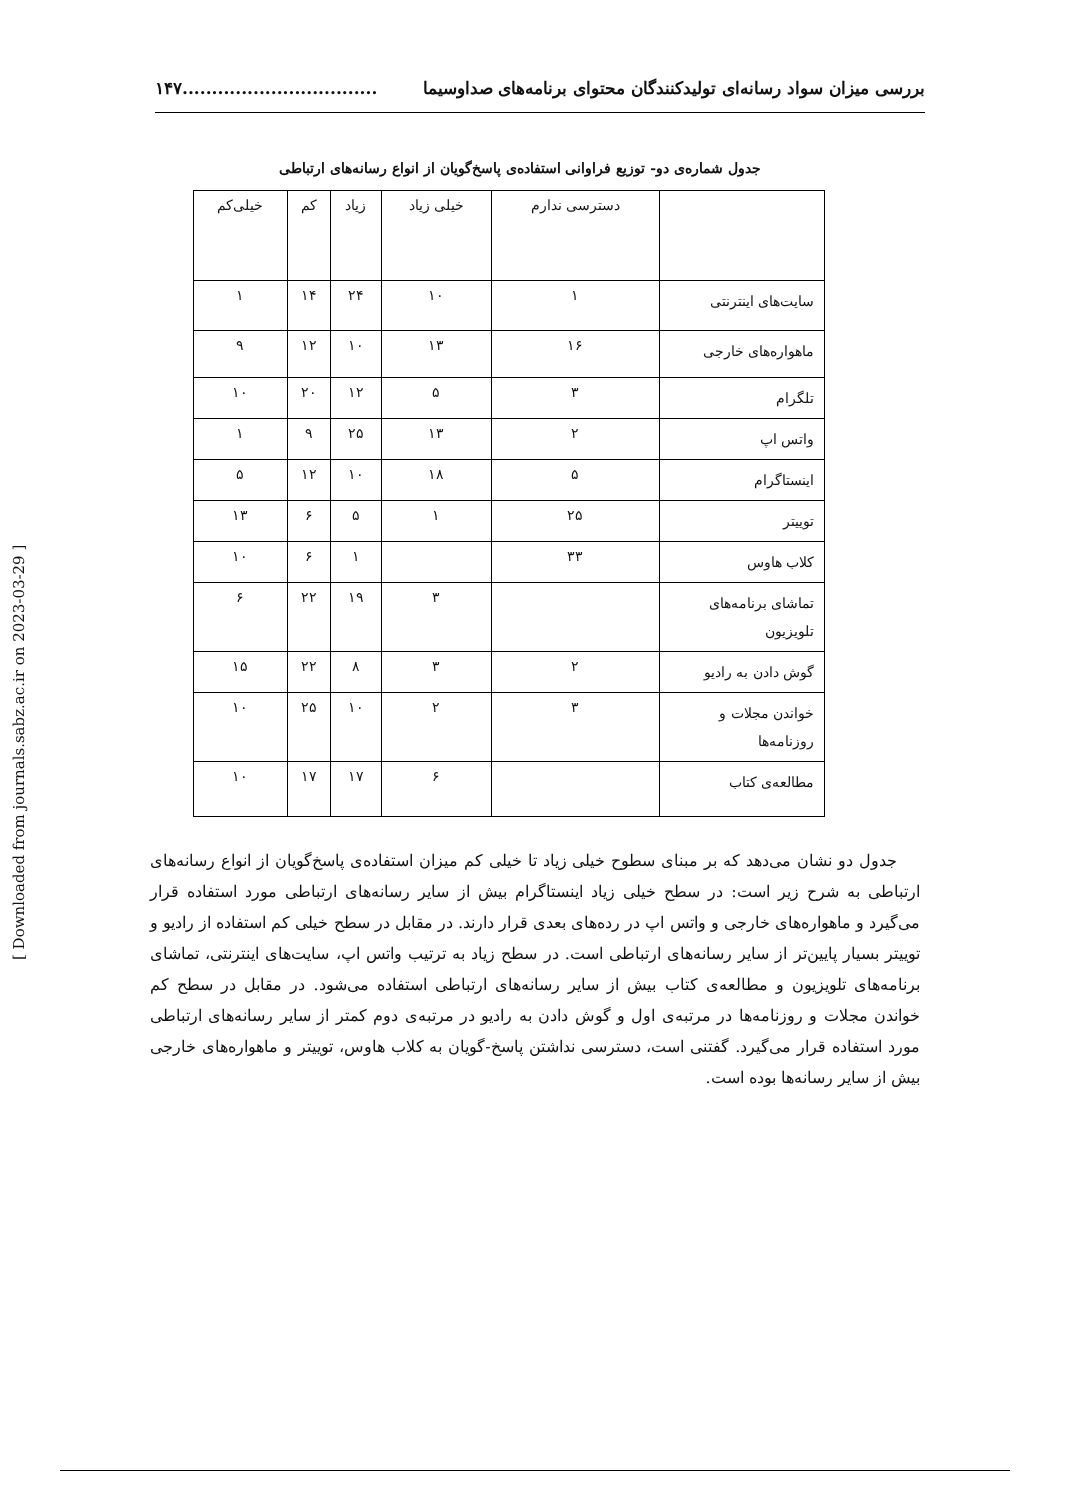بررسی میزان سواد رسانه‌ای تولیدکنندگان محتوای برنامه‌های صداوسیما.................................١۴٧
جدول شماره‌ی دو- توزیع فراوانی استفاده‌ی پاسخ‌گویان از انواع رسانه‌های ارتباطی
| | دسترسی ندارم | خیلی زیاد | زیاد | کم | خیلی‌کم |
| --- | --- | --- | --- | --- | --- |
| سایت‌های اینترنتی | ١ | ١٠ | ٢۴ | ١۴ | ١ |
| ماهواره‌های خارجی | ١۶ | ١٣ | ١٠ | ١٢ | ٩ |
| تلگرام | ٣ | ۵ | ١٢ | ٢٠ | ١٠ |
| واتس اپ | ٢ | ١٣ | ٢۵ | ٩ | ١ |
| اینستاگرام | ۵ | ١٨ | ١٠ | ١٢ | ۵ |
| توییتر | ٢۵ | ١ | ۵ | ۶ | ١٣ |
| کلاب هاوس | ٣٣ | | ١ | ۶ | ١٠ |
| تماشای برنامه‌های تلویزیون | | ٣ | ١٩ | ٢٢ | ۶ |
| گوش دادن به رادیو | ٢ | ٣ | ٨ | ٢٢ | ١۵ |
| خواندن مجلات و روزنامه‌ها | ٣ | ٢ | ١٠ | ٢۵ | ١٠ |
| مطالعه‌ی کتاب | | ۶ | ١٧ | ١٧ | ١٠ |
جدول دو نشان می‌دهد که بر مبنای سطوح خیلی زیاد تا خیلی کم میزان استفاده‌ی پاسخ‌گویان از انواع رسانه‌های ارتباطی به شرح زیر است: در سطح خیلی زیاد اینستاگرام بیش از سایر رسانه‌های ارتباطی مورد استفاده قرار می‌گیرد و ماهواره‌های خارجی و واتس اپ در رده‌های بعدی قرار دارند. در مقابل در سطح خیلی کم استفاده از رادیو و توییتر بسیار پایین‌تر از سایر رسانه‌های ارتباطی است. در سطح زیاد به ترتیب واتس اپ، سایت‌های اینترنتی، تماشای برنامه‌های تلویزیون و مطالعه‌ی کتاب بیش از سایر رسانه‌های ارتباطی استفاده می‌شود. در مقابل در سطح کم خواندن مجلات و روزنامه‌ها در مرتبه‌ی اول و گوش دادن به رادیو در مرتبه‌ی دوم کمتر از سایر رسانه‌های ارتباطی مورد استفاده قرار می‌گیرد. گفتنی است، دسترسی نداشتن پاسخ-گویان به کلاب هاوس، توییتر و ماهواره‌های خارجی بیش از سایر رسانه‌ها بوده است.
[ Downloaded from journals.sabz.ac.ir on 2023-03-29 ]